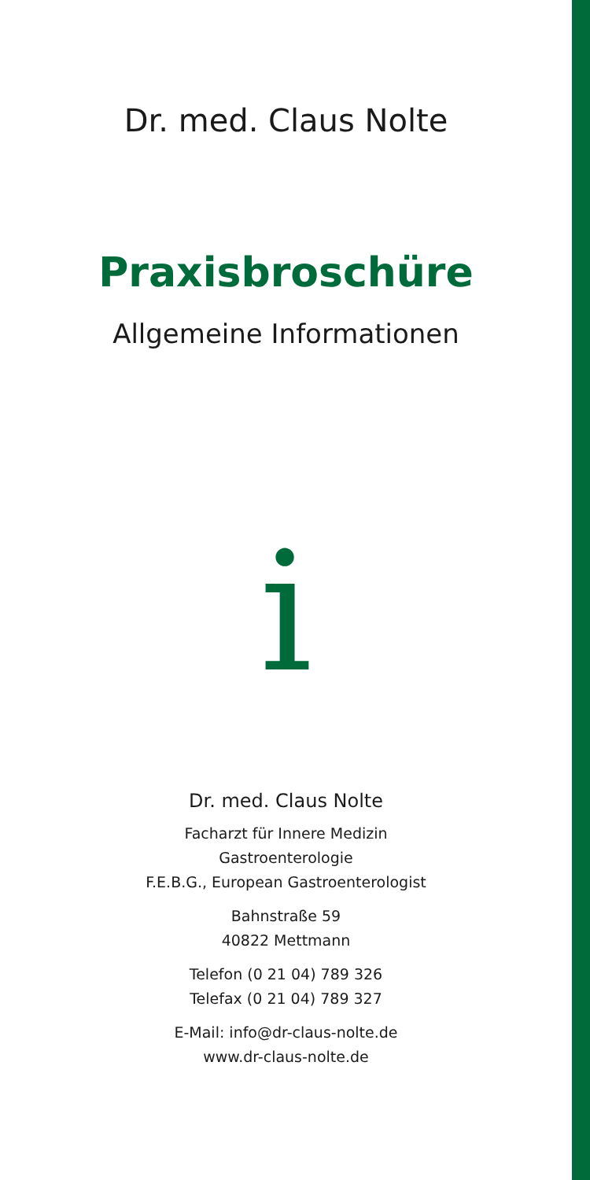Dr. med. Claus Nolte
Praxisbroschüre
Allgemeine Informationen
i
Dr. med. Claus Nolte
Facharzt für Innere Medizin
Gastroenterologie
F.E.B.G., European Gastroenterologist
Bahnstraße 59
40822 Mettmann
Telefon (0 21 04) 789 326
Telefax (0 21 04) 789 327
E-Mail: info@dr-claus-nolte.de
www.dr-claus-nolte.de